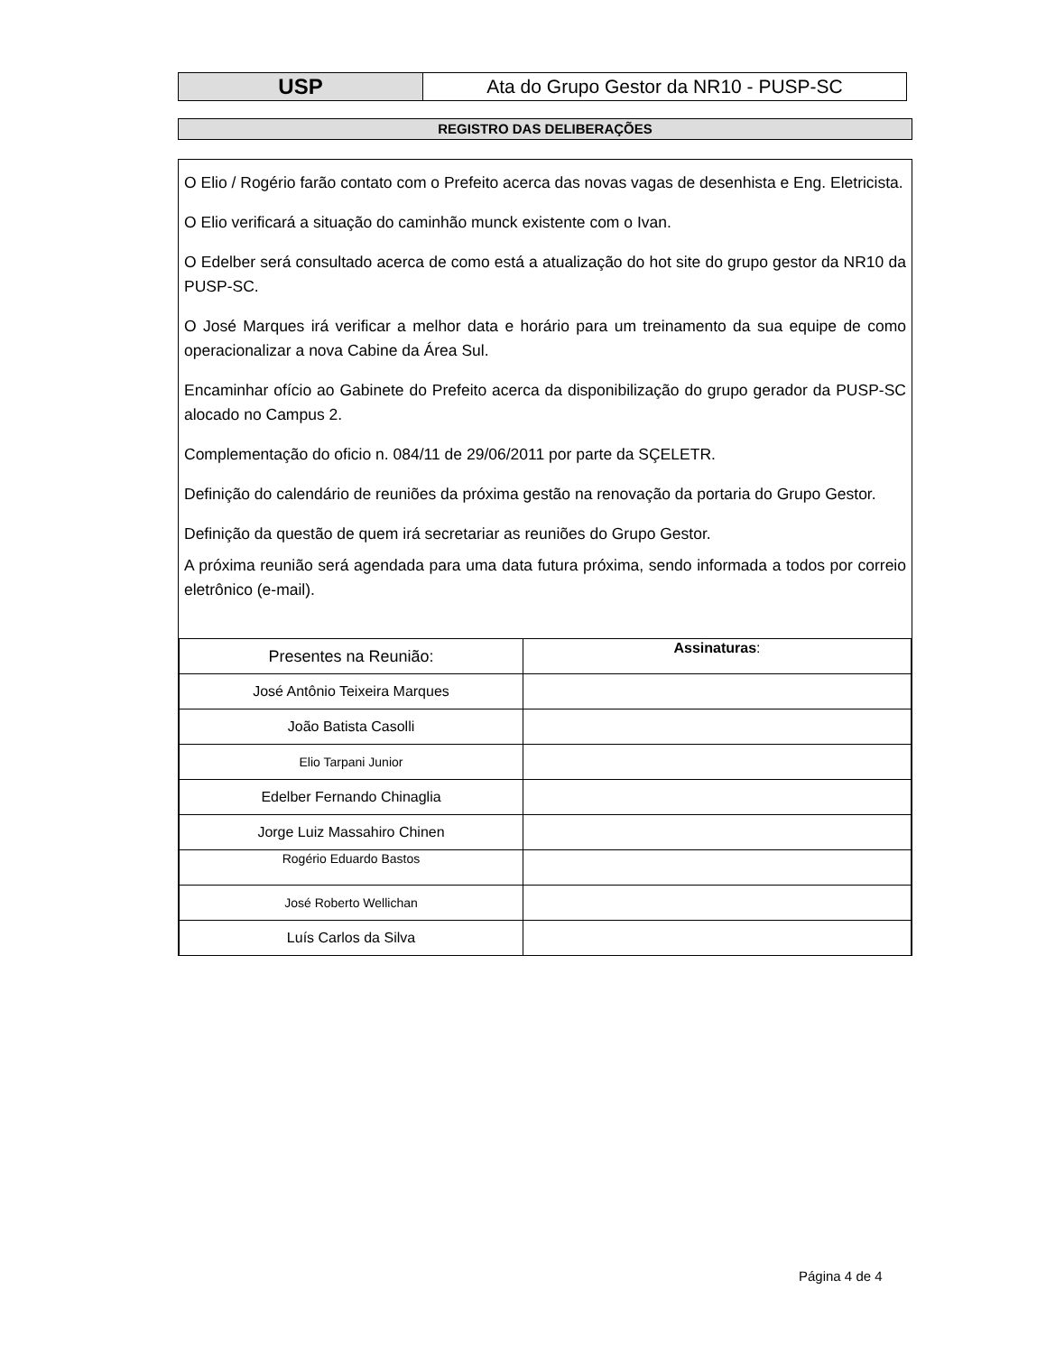| USP | Ata do Grupo Gestor da NR10 - PUSP-SC |
REGISTRO DAS DELIBERAÇÕES
O Elio / Rogério farão contato com o Prefeito acerca das novas vagas de desenhista e Eng. Eletricista.
O Elio verificará a situação do caminhão munck existente com o Ivan.
O Edelber será consultado acerca de como está a atualização do hot site do grupo gestor da NR10 da PUSP-SC.
O José Marques irá verificar a melhor data e horário para um treinamento da sua equipe de como operacionalizar a nova Cabine da Área Sul.
Encaminhar ofício ao Gabinete do Prefeito acerca da disponibilização do grupo gerador da PUSP-SC alocado no Campus 2.
Complementação do oficio n. 084/11 de 29/06/2011 por parte da SÇELETR.
Definição do calendário de reuniões da próxima gestão na renovação da portaria do Grupo Gestor.
Definição da questão de quem irá secretariar as reuniões do Grupo Gestor.
A próxima reunião será agendada para uma data futura próxima, sendo informada a todos por correio eletrônico (e-mail).
| Presentes na Reunião: | Assinaturas : |
| José Antônio Teixeira Marques | |
| João Batista Casolli | |
| Elio Tarpani Junior | |
| Edelber Fernando Chinaglia | |
| Jorge Luiz Massahiro Chinen | |
| Rogério Eduardo Bastos | |
| José Roberto Wellichan | |
| Luís Carlos da Silva | |
Página 4 de 4